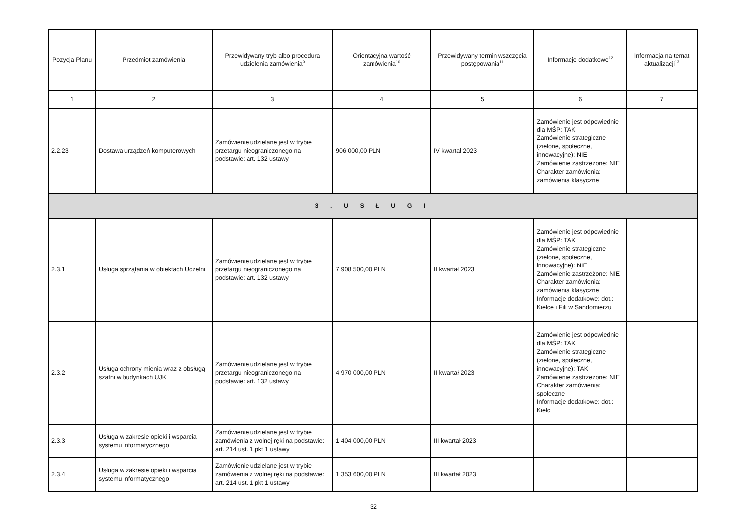| Pozycja Planu | Przedmiot zamówienia | Przewidywany tryb albo procedura udzielenia zamówienia<sup>9</sup> | Orientacyjna wartość zamówienia<sup>10</sup> | Przewidywany termin wszczęcia postępowania<sup>11</sup> | Informacje dodatkowe<sup>12</sup> | Informacja na temat aktualizacji<sup>13</sup> |
| --- | --- | --- | --- | --- | --- | --- |
| 1 | 2 | 3 | 4 | 5 | 6 | 7 |
| 2.2.23 | Dostawa urządzeń komputerowych | Zamówienie udzielane jest w trybie przetargu nieograniczonego na podstawie: art. 132 ustawy | 906 000,00 PLN | IV kwartał 2023 | Zamówienie jest odpowiednie dla MŚP: TAK Zamówienie strategiczne (zielone, społeczne, innowacyjne): NIE Zamówienie zastrzeżone: NIE Charakter zamówienia: zamówienia klasyczne | |
| 3 . U S Ł U G I | | | | | | |
| 2.3.1 | Usługa sprzątania w obiektach Uczelni | Zamówienie udzielane jest w trybie przetargu nieograniczonego na podstawie: art. 132 ustawy | 7 908 500,00 PLN | II kwartał 2023 | Zamówienie jest odpowiednie dla MŚP: TAK Zamówienie strategiczne (zielone, społeczne, innowacyjne): NIE Zamówienie zastrzeżone: NIE Charakter zamówienia: zamówienia klasyczne Informacje dodatkowe: dot.: Kielce i Fili w Sandomierzu | |
| 2.3.2 | Usługa ochrony mienia wraz z obsługą szatni w budynkach UJK | Zamówienie udzielane jest w trybie przetargu nieograniczonego na podstawie: art. 132 ustawy | 4 970 000,00 PLN | II kwartał 2023 | Zamówienie jest odpowiednie dla MŚP: TAK Zamówienie strategiczne (zielone, społeczne, innowacyjne): TAK Zamówienie zastrzeżone: NIE Charakter zamówienia: społeczne Informacje dodatkowe: dot.: Kielc | |
| 2.3.3 | Usługa w zakresie opieki i wsparcia systemu informatycznego | Zamówienie udzielane jest w trybie zamówienia z wolnej ręki na podstawie: art. 214 ust. 1 pkt 1 ustawy | 1 404 000,00 PLN | III kwartał 2023 | | |
| 2.3.4 | Usługa w zakresie opieki i wsparcia systemu informatycznego | Zamówienie udzielane jest w trybie zamówienia z wolnej ręki na podstawie: art. 214 ust. 1 pkt 1 ustawy | 1 353 600,00 PLN | III kwartał 2023 | | |
32